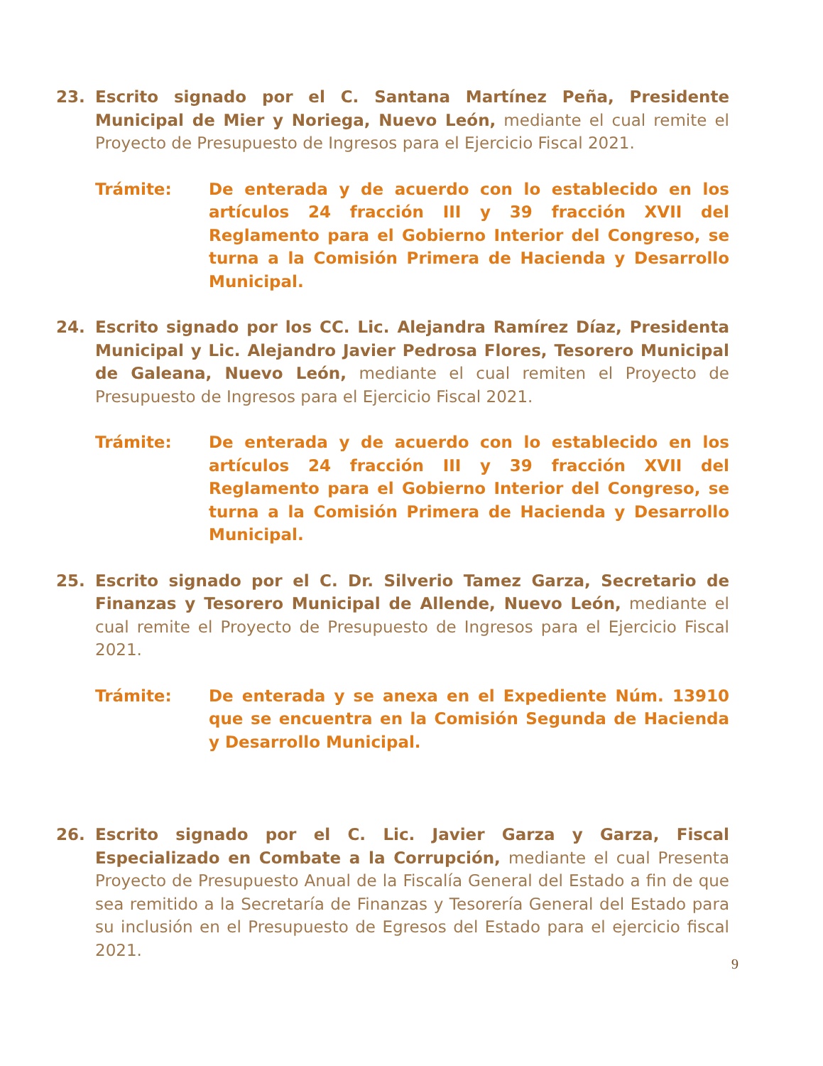23. Escrito signado por el C. Santana Martínez Peña, Presidente Municipal de Mier y Noriega, Nuevo León, mediante el cual remite el Proyecto de Presupuesto de Ingresos para el Ejercicio Fiscal 2021.
Trámite: De enterada y de acuerdo con lo establecido en los artículos 24 fracción III y 39 fracción XVII del Reglamento para el Gobierno Interior del Congreso, se turna a la Comisión Primera de Hacienda y Desarrollo Municipal.
24. Escrito signado por los CC. Lic. Alejandra Ramírez Díaz, Presidenta Municipal y Lic. Alejandro Javier Pedrosa Flores, Tesorero Municipal de Galeana, Nuevo León, mediante el cual remiten el Proyecto de Presupuesto de Ingresos para el Ejercicio Fiscal 2021.
Trámite: De enterada y de acuerdo con lo establecido en los artículos 24 fracción III y 39 fracción XVII del Reglamento para el Gobierno Interior del Congreso, se turna a la Comisión Primera de Hacienda y Desarrollo Municipal.
25. Escrito signado por el C. Dr. Silverio Tamez Garza, Secretario de Finanzas y Tesorero Municipal de Allende, Nuevo León, mediante el cual remite el Proyecto de Presupuesto de Ingresos para el Ejercicio Fiscal 2021.
Trámite: De enterada y se anexa en el Expediente Núm. 13910 que se encuentra en la Comisión Segunda de Hacienda y Desarrollo Municipal.
26. Escrito signado por el C. Lic. Javier Garza y Garza, Fiscal Especializado en Combate a la Corrupción, mediante el cual Presenta Proyecto de Presupuesto Anual de la Fiscalía General del Estado a fin de que sea remitido a la Secretaría de Finanzas y Tesorería General del Estado para su inclusión en el Presupuesto de Egresos del Estado para el ejercicio fiscal 2021.
9